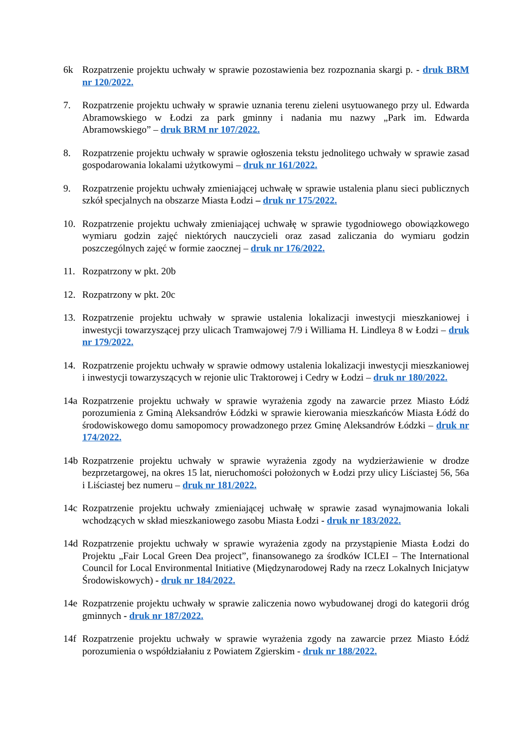6k Rozpatrzenie projektu uchwały w sprawie pozostawienia bez rozpoznania skargi p. - druk BRM nr 120/2022.
7. Rozpatrzenie projektu uchwały w sprawie uznania terenu zieleni usytuowanego przy ul. Edwarda Abramowskiego w Łodzi za park gminny i nadania mu nazwy „Park im. Edwarda Abramowskiego” – druk BRM nr 107/2022.
8. Rozpatrzenie projektu uchwały w sprawie ogłoszenia tekstu jednolitego uchwały w sprawie zasad gospodarowania lokalami użytkowymi – druk nr 161/2022.
9. Rozpatrzenie projektu uchwały zmieniającej uchwałę w sprawie ustalenia planu sieci publicznych szkół specjalnych na obszarze Miasta Łodzi – druk nr 175/2022.
10. Rozpatrzenie projektu uchwały zmieniającej uchwałę w sprawie tygodniowego obowiązkowego wymiaru godzin zajęć niektórych nauczycieli oraz zasad zaliczania do wymiaru godzin poszczególnych zajęć w formie zaocznej – druk nr 176/2022.
11. Rozpatrzony w pkt. 20b
12. Rozpatrzony w pkt. 20c
13. Rozpatrzenie projektu uchwały w sprawie ustalenia lokalizacji inwestycji mieszkaniowej i inwestycji towarzyszącej przy ulicach Tramwajowej 7/9 i Williama H. Lindleya 8 w Łodzi – druk nr 179/2022.
14. Rozpatrzenie projektu uchwały w sprawie odmowy ustalenia lokalizacji inwestycji mieszkaniowej i inwestycji towarzyszących w rejonie ulic Traktorowej i Cedry w Łodzi – druk nr 180/2022.
14a Rozpatrzenie projektu uchwały w sprawie wyrażenia zgody na zawarcie przez Miasto Łódź porozumienia z Gminą Aleksandrów Łódzki w sprawie kierowania mieszkańców Miasta Łódź do środowiskowego domu samopomocy prowadzonego przez Gminę Aleksandrów Łódzki – druk nr 174/2022.
14b Rozpatrzenie projektu uchwały w sprawie wyrażenia zgody na wydzierżawienie w drodze bezprzetargowej, na okres 15 lat, nieruchomości położonych w Łodzi przy ulicy Liściastej 56, 56a i Liściastej bez numeru – druk nr 181/2022.
14c Rozpatrzenie projektu uchwały zmieniającej uchwałę w sprawie zasad wynajmowania lokali wchodzących w skład mieszkaniowego zasobu Miasta Łodzi - druk nr 183/2022.
14d Rozpatrzenie projektu uchwały w sprawie wyrażenia zgody na przystąpienie Miasta Łodzi do Projektu „Fair Local Green Dea project”, finansowanego za środków ICLEI – The International Council for Local Environmental Initiative (Międzynarodowej Rady na rzecz Lokalnych Inicjatyw Środowiskowych) - druk nr 184/2022.
14e Rozpatrzenie projektu uchwały w sprawie zaliczenia nowo wybudowanej drogi do kategorii dróg gminnych - druk nr 187/2022.
14f Rozpatrzenie projektu uchwały w sprawie wyrażenia zgody na zawarcie przez Miasto Łódź porozumienia o współdziałaniu z Powiatem Zgierskim - druk nr 188/2022.